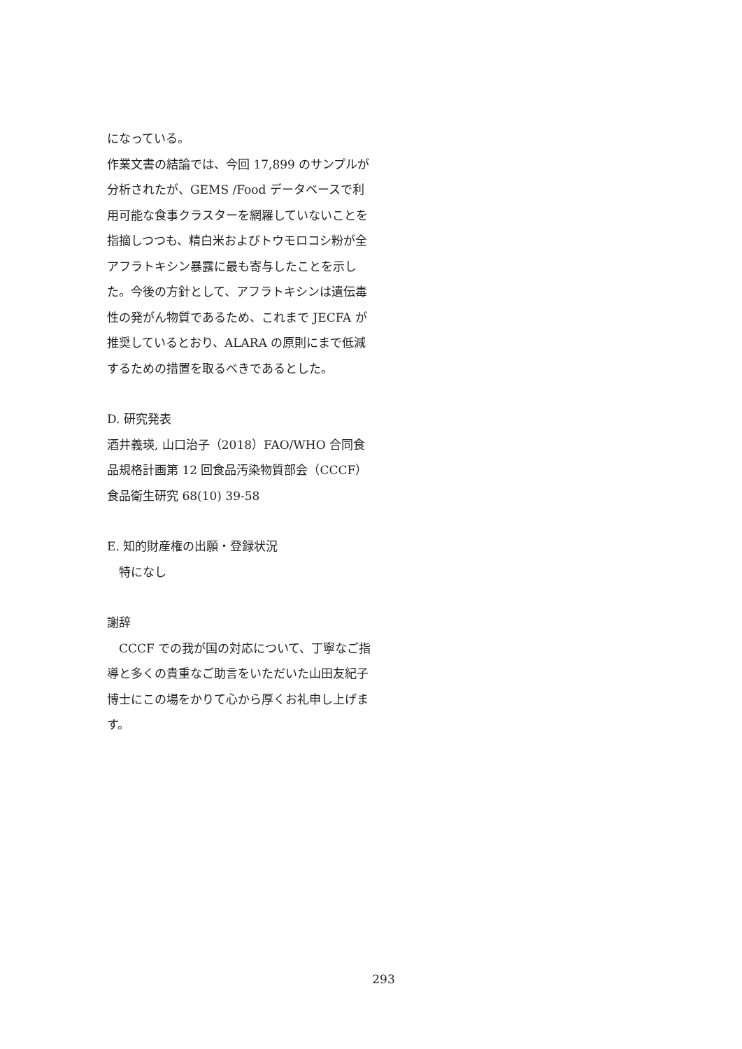になっている。
作業文書の結論では、今回 17,899 のサンプルが分析されたが、GEMS /Food データベースで利用可能な食事クラスターを網羅していないことを指摘しつつも、精白米およびトウモロコシ粉が全アフラトキシン暴露に最も寄与したことを示した。今後の方針として、アフラトキシンは遺伝毒性の発がん物質であるため、これまで JECFA が推奨しているとおり、ALARA の原則にまで低減するための措置を取るべきであるとした。
D. 研究発表
酒井義瑛, 山口治子（2018）FAO/WHO 合同食品規格計画第 12 回食品汚染物質部会（CCCF）食品衛生研究 68(10) 39-58
E. 知的財産権の出願・登録状況
　特になし
謝辞
　CCCF での我が国の対応について、丁寧なご指導と多くの貴重なご助言をいただいた山田友紀子博士にこの場をかりて心から厚くお礼申し上げます。
293